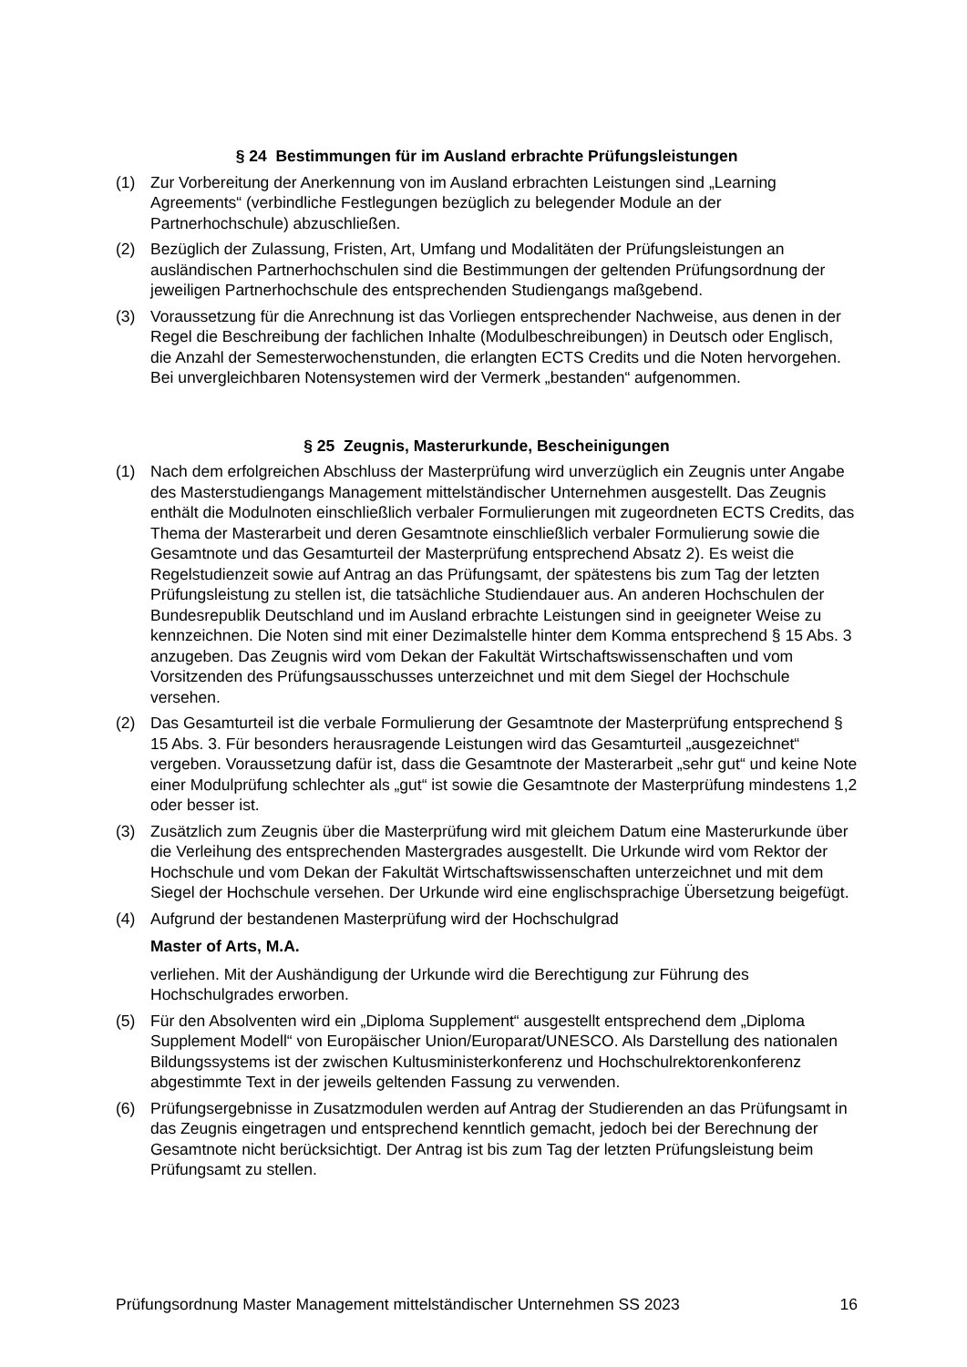§ 24 Bestimmungen für im Ausland erbrachte Prüfungsleistungen
(1) Zur Vorbereitung der Anerkennung von im Ausland erbrachten Leistungen sind „Learning Agreements“ (verbindliche Festlegungen bezüglich zu belegender Module an der Partnerhochschule) abzuschließen.
(2) Bezüglich der Zulassung, Fristen, Art, Umfang und Modalitäten der Prüfungsleistungen an ausländischen Partnerhochschulen sind die Bestimmungen der geltenden Prüfungsordnung der jeweiligen Partnerhochschule des entsprechenden Studiengangs maßgebend.
(3) Voraussetzung für die Anrechnung ist das Vorliegen entsprechender Nachweise, aus denen in der Regel die Beschreibung der fachlichen Inhalte (Modulbeschreibungen) in Deutsch oder Englisch, die Anzahl der Semesterwochenstunden, die erlangten ECTS Credits und die Noten hervorgehen. Bei unvergleichbaren Notensystemen wird der Vermerk „bestanden“ aufgenommen.
§ 25 Zeugnis, Masterurkunde, Bescheinigungen
(1) Nach dem erfolgreichen Abschluss der Masterprüfung wird unverzüglich ein Zeugnis unter Angabe des Masterstudiengangs Management mittelständischer Unternehmen ausgestellt. Das Zeugnis enthält die Modulnoten einschließlich verbaler Formulierungen mit zugeordneten ECTS Credits, das Thema der Masterarbeit und deren Gesamtnote einschließlich verbaler Formulierung sowie die Gesamtnote und das Gesamturteil der Masterprüfung entsprechend Absatz 2). Es weist die Regelstudienzeit sowie auf Antrag an das Prüfungsamt, der spätestens bis zum Tag der letzten Prüfungsleistung zu stellen ist, die tatsächliche Studiendauer aus. An anderen Hochschulen der Bundesrepublik Deutschland und im Ausland erbrachte Leistungen sind in geeigneter Weise zu kennzeichnen. Die Noten sind mit einer Dezimalstelle hinter dem Komma entsprechend § 15 Abs. 3 anzugeben. Das Zeugnis wird vom Dekan der Fakultät Wirtschaftswissenschaften und vom Vorsitzenden des Prüfungsausschusses unterzeichnet und mit dem Siegel der Hochschule versehen.
(2) Das Gesamturteil ist die verbale Formulierung der Gesamtnote der Masterprüfung entsprechend § 15 Abs. 3. Für besonders herausragende Leistungen wird das Gesamturteil „ausgezeichnet“ vergeben. Voraussetzung dafür ist, dass die Gesamtnote der Masterarbeit „sehr gut“ und keine Note einer Modulprüfung schlechter als „gut“ ist sowie die Gesamtnote der Masterprüfung mindestens 1,2 oder besser ist.
(3) Zusätzlich zum Zeugnis über die Masterprüfung wird mit gleichem Datum eine Masterurkunde über die Verleihung des entsprechenden Mastergrades ausgestellt. Die Urkunde wird vom Rektor der Hochschule und vom Dekan der Fakultät Wirtschaftswissenschaften unterzeichnet und mit dem Siegel der Hochschule versehen. Der Urkunde wird eine englischsprachige Übersetzung beigefügt.
(4) Aufgrund der bestandenen Masterprüfung wird der Hochschulgrad
Master of Arts, M.A.
verliehen. Mit der Aushändigung der Urkunde wird die Berechtigung zur Führung des Hochschulgrades erworben.
(5) Für den Absolventen wird ein „Diploma Supplement“ ausgestellt entsprechend dem „Diploma Supplement Modell“ von Europäischer Union/Europarat/UNESCO. Als Darstellung des nationalen Bildungssystems ist der zwischen Kultusministerkonferenz und Hochschulrektorenkonferenz abgestimmte Text in der jeweils geltenden Fassung zu verwenden.
(6) Prüfungsergebnisse in Zusatzmodulen werden auf Antrag der Studierenden an das Prüfungsamt in das Zeugnis eingetragen und entsprechend kenntlich gemacht, jedoch bei der Berechnung der Gesamtnote nicht berücksichtigt. Der Antrag ist bis zum Tag der letzten Prüfungsleistung beim Prüfungsamt zu stellen.
Prüfungsordnung Master Management mittelständischer Unternehmen SS 2023 16